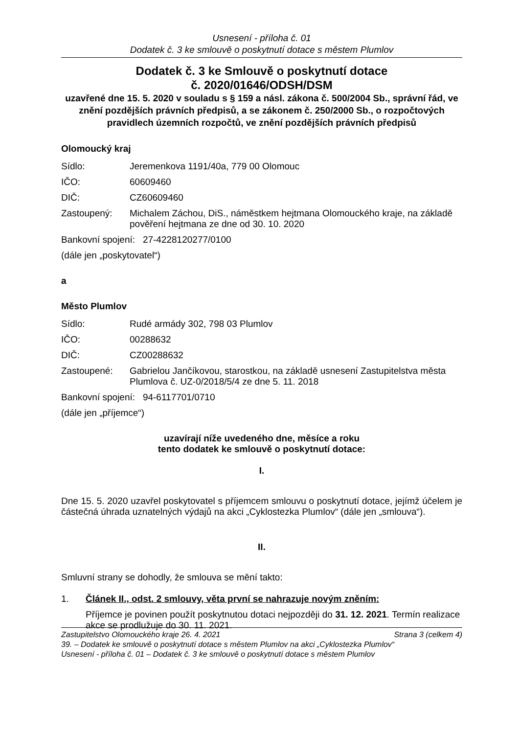Usnesení - příloha č. 01
Dodatek č. 3 ke smlouvě o poskytnutí dotace s městem Plumlov
Dodatek č. 3 ke Smlouvě o poskytnutí dotace
č. 2020/01646/ODSH/DSM
uzavřené dne 15. 5. 2020 v souladu s § 159 a násl. zákona č. 500/2004 Sb., správní řád, ve znění pozdějších právních předpisů, a se zákonem č. 250/2000 Sb., o rozpočtových pravidlech územních rozpočtů, ve znění pozdějších právních předpisů
Olomoucký kraj
Sídlo: Jeremenkova 1191/40a, 779 00 Olomouc
IČO: 60609460
DIČ: CZ60609460
Zastoupený: Michalem Záchou, DiS., náměstkem hejtmana Olomouckého kraje, na základě pověření hejtmana ze dne od 30. 10. 2020
Bankovní spojení: 27-4228120277/0100
(dále jen „poskytovatel“)
a
Město Plumlov
Sídlo: Rudé armády 302, 798 03 Plumlov
IČO: 00288632
DIČ: CZ00288632
Zastoupené: Gabrielou Jančíkovou, starostkou, na základě usnesení Zastupitelstva města Plumlova č. UZ-0/2018/5/4 ze dne 5. 11. 2018
Bankovní spojení: 94-6117701/0710
(dále jen „příjemce“)
uzavírají níže uvedeného dne, měsíce a roku
tento dodatek ke smlouvě o poskytnutí dotace:
I.
Dne 15. 5. 2020 uzavřel poskytovatel s příjemcem smlouvu o poskytnutí dotace, jejímž účelem je částečná úhrada uznatelných výdajů na akci „Cyklostezka Plumlov“ (dále jen „smlouva“).
II.
Smluvní strany se dohodly, že smlouva se mění takto:
1. Článek II., odst. 2 smlouvy, věta první se nahrazuje novým zněním:
Příjemce je povinen použít poskytnutou dotaci nejpozději do 31. 12. 2021. Termín realizace akce se prodlužuje do 30. 11. 2021.
Zastupitelstvo Olomouckého kraje 26. 4. 2021 Strana 3 (celkem 4)
39. – Dodatek ke smlouvě o poskytnutí dotace s městem Plumlov na akci „Cyklostezka Plumlov“
Usnesení - příloha č. 01 – Dodatek č. 3 ke smlouvě o poskytnutí dotace s městem Plumlov